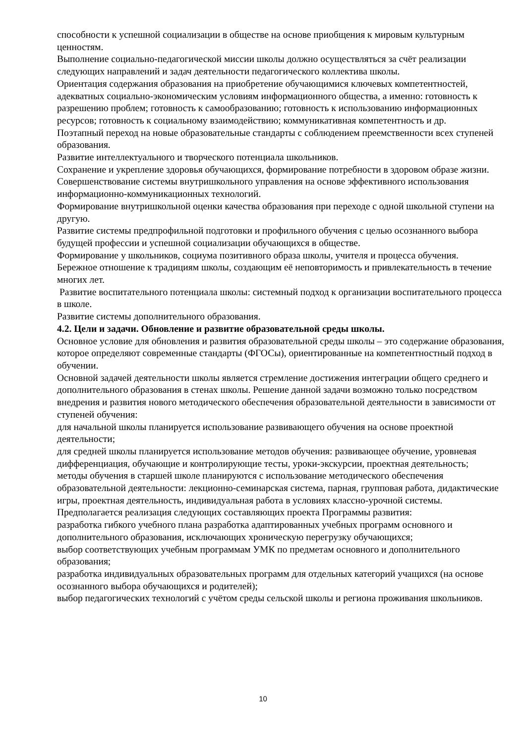способности к успешной социализации в обществе на основе приобщения к мировым культурным ценностям.
Выполнение социально-педагогической миссии школы должно осуществляться за счёт реализации следующих направлений и задач деятельности педагогического коллектива школы.
Ориентация содержания образования на приобретение обучающимися ключевых компетентностей, адекватных социально-экономическим условиям информационного общества, а именно: готовность к разрешению проблем; готовность к самообразованию; готовность к использованию информационных ресурсов; готовность к социальному взаимодействию; коммуникативная компетентность и др.
Поэтапный переход на новые образовательные стандарты с соблюдением преемственности всех ступеней образования.
Развитие интеллектуального и творческого потенциала школьников.
Сохранение и укрепление здоровья обучающихся, формирование потребности в здоровом образе жизни.
Совершенствование системы внутришкольного управления на основе эффективного использования информационно-коммуникационных технологий.
Формирование внутришкольной оценки качества образования при переходе с одной школьной ступени на другую.
Развитие системы предпрофильной подготовки и профильного обучения с целью осознанного выбора будущей профессии и успешной социализации обучающихся в обществе.
Формирование у школьников, социума позитивного образа школы, учителя и процесса обучения.
Бережное отношение к традициям школы, создающим её неповторимость и привлекательность в течение многих лет.
Развитие воспитательного потенциала школы: системный подход к организации воспитательного процесса в школе.
Развитие системы дополнительного образования.
4.2. Цели и задачи. Обновление и развитие образовательной среды школы.
Основное условие для обновления и развития образовательной среды школы – это содержание образования, которое определяют современные стандарты (ФГОСы), ориентированные на компетентностный подход в обучении.
Основной задачей деятельности школы является стремление достижения интеграции общего среднего и дополнительного образования в стенах школы. Решение данной задачи возможно только посредством внедрения и развития нового методического обеспечения образовательной деятельности в зависимости от ступеней обучения:
для начальной школы планируется использование развивающего обучения на основе проектной деятельности;
для средней школы планируется использование методов обучения: развивающее обучение, уровневая дифференциация, обучающие и контролирующие тесты, уроки-экскурсии, проектная деятельность;
методы обучения в старшей школе планируются с использование методического обеспечения образовательной деятельности: лекционно-семинарская система, парная, групповая работа, дидактические игры, проектная деятельность, индивидуальная работа в условиях классно-урочной системы.
Предполагается реализация следующих составляющих проекта Программы развития:
разработка гибкого учебного плана разработка адаптированных учебных программ основного и дополнительного образования, исключающих хроническую перегрузку обучающихся;
выбор соответствующих учебным программам УМК по предметам основного и дополнительного образования;
разработка индивидуальных образовательных программ для отдельных категорий учащихся (на основе осознанного выбора обучающихся и родителей);
выбор педагогических технологий с учётом среды сельской школы и региона проживания школьников.
10